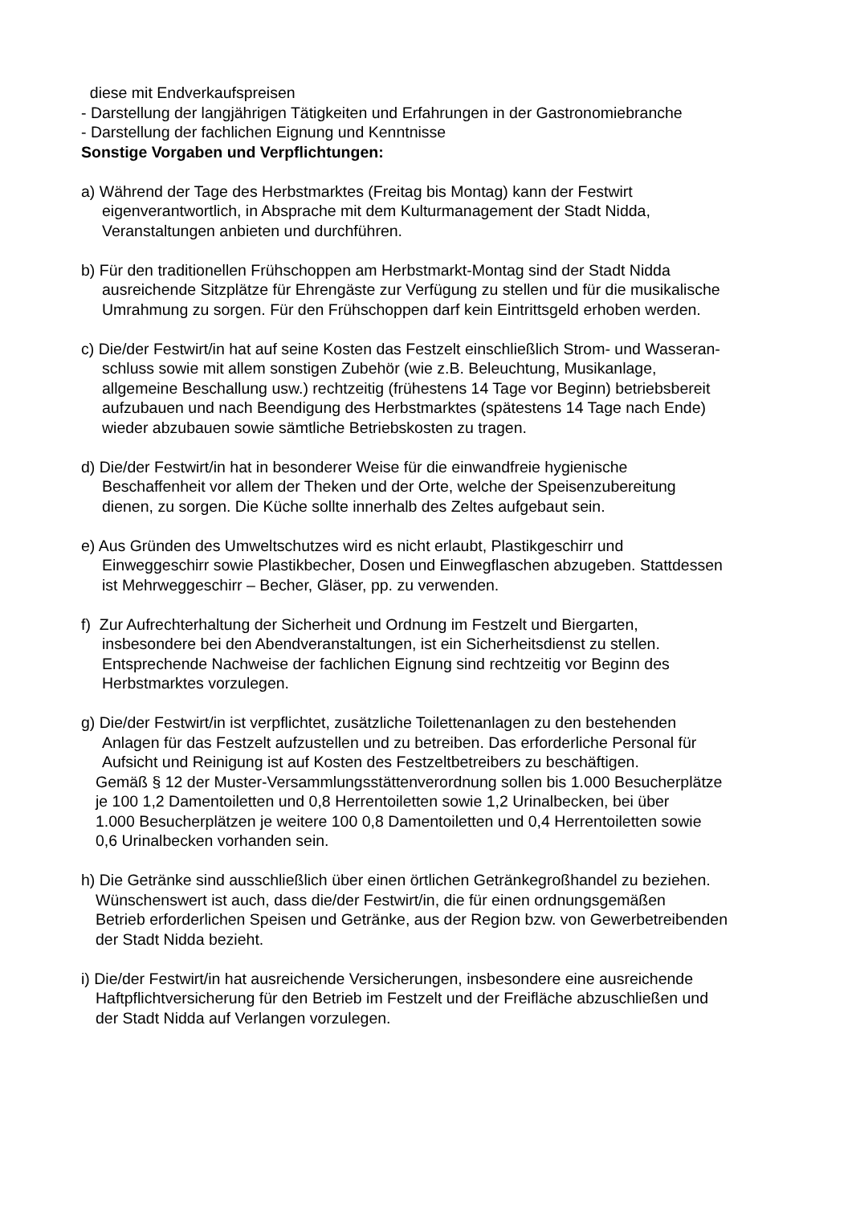diese mit Endverkaufspreisen
- Darstellung der langjährigen Tätigkeiten und Erfahrungen in der Gastronomiebranche
- Darstellung der fachlichen Eignung und Kenntnisse
Sonstige Vorgaben und Verpflichtungen:
a) Während der Tage des Herbstmarktes (Freitag bis Montag) kann der Festwirt
eigenverantwortlich, in Absprache mit dem Kulturmanagement der Stadt Nidda,
Veranstaltungen anbieten und durchführen.
b) Für den traditionellen Frühschoppen am Herbstmarkt-Montag sind der Stadt Nidda
ausreichende Sitzplätze für Ehrengäste zur Verfügung zu stellen und für die musikalische
Umrahmung zu sorgen. Für den Frühschoppen darf kein Eintrittsgeld erhoben werden.
c) Die/der Festwirt/in hat auf seine Kosten das Festzelt einschließlich Strom- und Wasseran-
schluss sowie mit allem sonstigen Zubehör (wie z.B. Beleuchtung, Musikanlage,
allgemeine Beschallung usw.) rechtzeitig (frühestens 14 Tage vor Beginn) betriebsbereit
aufzubauen und nach Beendigung des Herbstmarktes (spätestens 14 Tage nach Ende)
wieder abzubauen sowie sämtliche Betriebskosten zu tragen.
d) Die/der Festwirt/in hat in besonderer Weise für die einwandfreie hygienische
Beschaffenheit vor allem der Theken und der Orte, welche der Speisenzubereitung
dienen, zu sorgen. Die Küche sollte innerhalb des Zeltes aufgebaut sein.
e) Aus Gründen des Umweltschutzes wird es nicht erlaubt, Plastikgeschirr und
Einweggeschirr sowie Plastikbecher, Dosen und Einwegflaschen abzugeben. Stattdessen
ist Mehrweggeschirr – Becher, Gläser, pp. zu verwenden.
f) Zur Aufrechterhaltung der Sicherheit und Ordnung im Festzelt und Biergarten,
insbesondere bei den Abendveranstaltungen, ist ein Sicherheitsdienst zu stellen.
Entsprechende Nachweise der fachlichen Eignung sind rechtzeitig vor Beginn des
Herbstmarktes vorzulegen.
g) Die/der Festwirt/in ist verpflichtet, zusätzliche Toilettenanlagen zu den bestehenden
Anlagen für das Festzelt aufzustellen und zu betreiben. Das erforderliche Personal für
Aufsicht und Reinigung ist auf Kosten des Festzeltbetreibers zu beschäftigen.
Gemäß § 12 der Muster-Versammlungsstättenverordnung sollen bis 1.000 Besucherplätze
je 100 1,2 Damentoiletten und 0,8 Herrentoiletten sowie 1,2 Urinalbecken, bei über
1.000 Besucherplätzen je weitere 100 0,8 Damentoiletten und 0,4 Herrentoiletten sowie
0,6 Urinalbecken vorhanden sein.
h) Die Getränke sind ausschließlich über einen örtlichen Getränkegroßhandel zu beziehen.
Wünschenswert ist auch, dass die/der Festwirt/in, die für einen ordnungsgemäßen
Betrieb erforderlichen Speisen und Getränke, aus der Region bzw. von Gewerbetreibenden
der Stadt Nidda bezieht.
i) Die/der Festwirt/in hat ausreichende Versicherungen, insbesondere eine ausreichende
Haftpflichtversicherung für den Betrieb im Festzelt und der Freifläche abzuschließen und
der Stadt Nidda auf Verlangen vorzulegen.